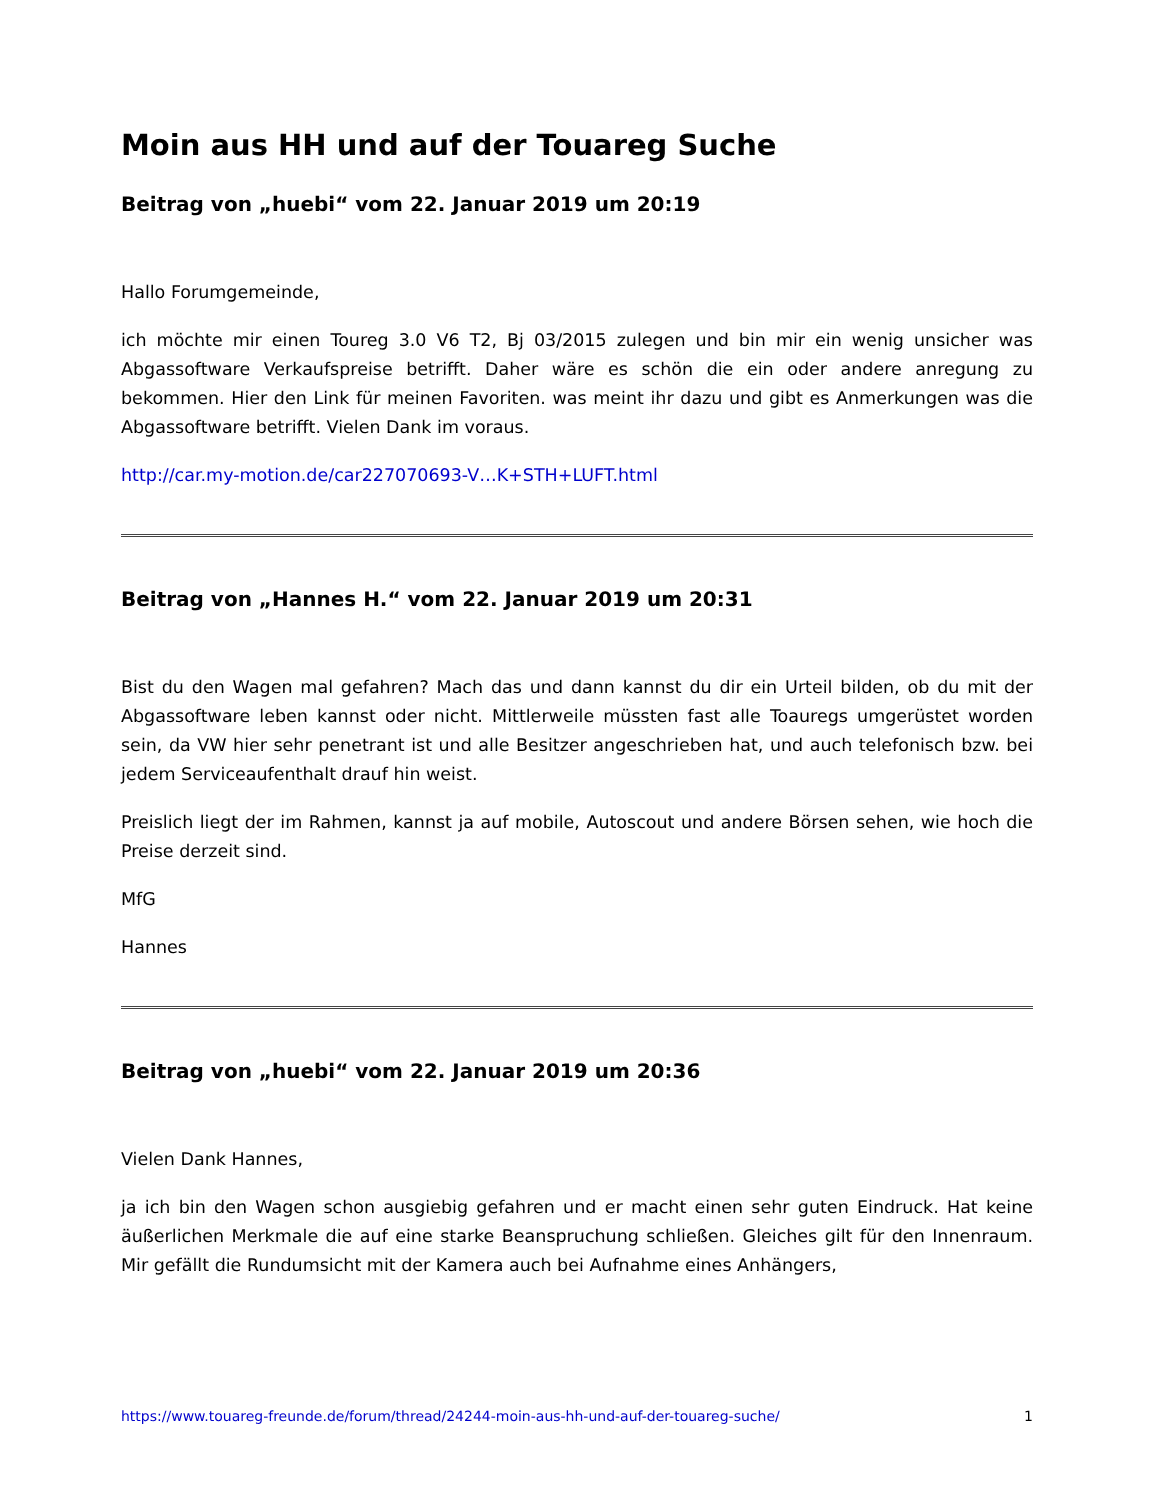Moin aus HH und auf der Touareg Suche
Beitrag von „huebi“ vom 22. Januar 2019 um 20:19
Hallo Forumgemeinde,
ich möchte mir einen Toureg 3.0 V6 T2, Bj 03/2015 zulegen und bin mir ein wenig unsicher was Abgassoftware Verkaufspreise betrifft. Daher wäre es schön die ein oder andere anregung zu bekommen. Hier den Link für meinen Favoriten. was meint ihr dazu und gibt es Anmerkungen was die Abgassoftware betrifft. Vielen Dank im voraus.
http://car.my-motion.de/car227070693-V…K+STH+LUFT.html
Beitrag von „Hannes H.“ vom 22. Januar 2019 um 20:31
Bist du den Wagen mal gefahren? Mach das und dann kannst du dir ein Urteil bilden, ob du mit der Abgassoftware leben kannst oder nicht. Mittlerweile müssten fast alle Toauregs umgerüstet worden sein, da VW hier sehr penetrant ist und alle Besitzer angeschrieben hat, und auch telefonisch bzw. bei jedem Serviceaufenthalt drauf hin weist.
Preislich liegt der im Rahmen, kannst ja auf mobile, Autoscout und andere Börsen sehen, wie hoch die Preise derzeit sind.
MfG
Hannes
Beitrag von „huebi“ vom 22. Januar 2019 um 20:36
Vielen Dank Hannes,
ja ich bin den Wagen schon ausgiebig gefahren und er macht einen sehr guten Eindruck. Hat keine äußerlichen Merkmale die auf eine starke Beanspruchung schließen. Gleiches gilt für den Innenraum. Mir gefällt die Rundumsicht mit der Kamera auch bei Aufnahme eines Anhängers,
https://www.touareg-freunde.de/forum/thread/24244-moin-aus-hh-und-auf-der-touareg-suche/ 1